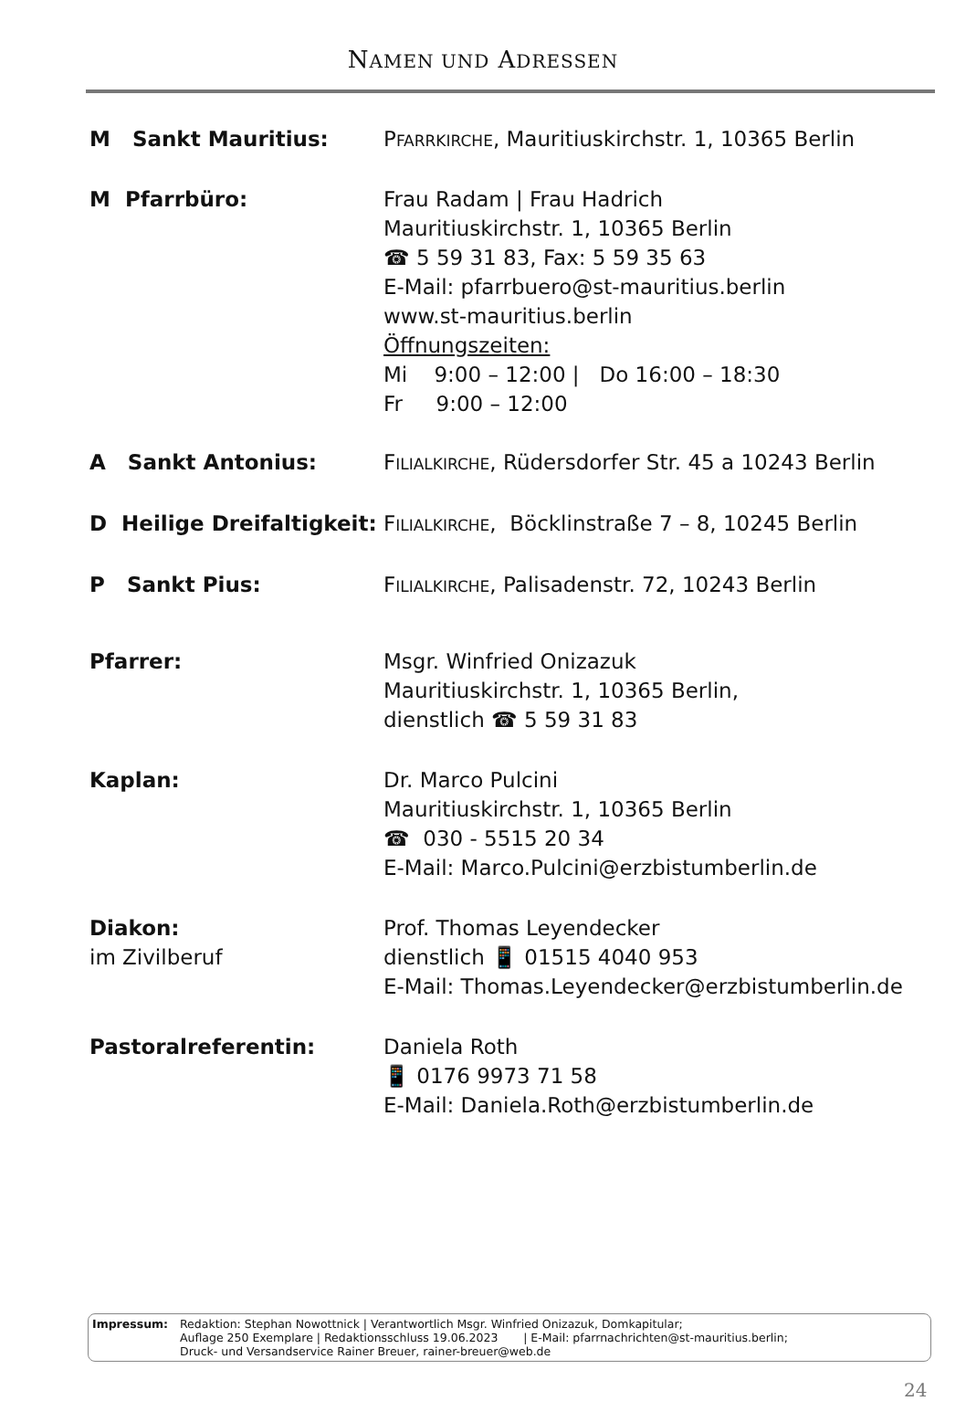NAMEN UND ADRESSEN
M Sankt Mauritius: PFARRKIRCHE, Mauritiuskirchstr. 1, 10365 Berlin
M Pfarrbüro: Frau Radam | Frau Hadrich
Mauritiuskirchstr. 1, 10365 Berlin
☎ 5 59 31 83, Fax: 5 59 35 63
E-Mail: pfarrbuero@st-mauritius.berlin
www.st-mauritius.berlin
Öffnungszeiten:
Mi 9:00 – 12:00 | Do 16:00 – 18:30
Fr 9:00 – 12:00
A Sankt Antonius: FILIALKIRCHE, Rüdersdorfer Str. 45 a 10243 Berlin
D Heilige Dreifaltigkeit:
FILIALKIRCHE, Böcklinstraße 7 – 8, 10245 Berlin
P Sankt Pius: FILIALKIRCHE, Palisadenstr. 72, 10243 Berlin
Pfarrer: Msgr. Winfried Onizazuk
Mauritiuskirchstr. 1, 10365 Berlin,
dienstlich ☎ 5 59 31 83
Kaplan: Dr. Marco Pulcini
Mauritiuskirchstr. 1, 10365 Berlin
☎ 030 - 5515 20 34
E-Mail: Marco.Pulcini@erzbistumberlin.de
Diakon:
im Zivilberuf
Prof. Thomas Leyendecker
dienstlich 📱 01515 4040 953
E-Mail: Thomas.Leyendecker@erzbistumberlin.de
Pastoralreferentin: Daniela Roth
📱 0176 9973 71 58
E-Mail: Daniela.Roth@erzbistumberlin.de
Impressum: Redaktion: Stephan Nowottnick | Verantwortlich Msgr. Winfried Onizazuk, Domkapitular;
Auflage 250 Exemplare | Redaktionsschluss 19.06.2023 | E-Mail: pfarrnachrichten@st-mauritius.berlin;
Druck- und Versandservice Rainer Breuer, rainer-breuer@web.de
24